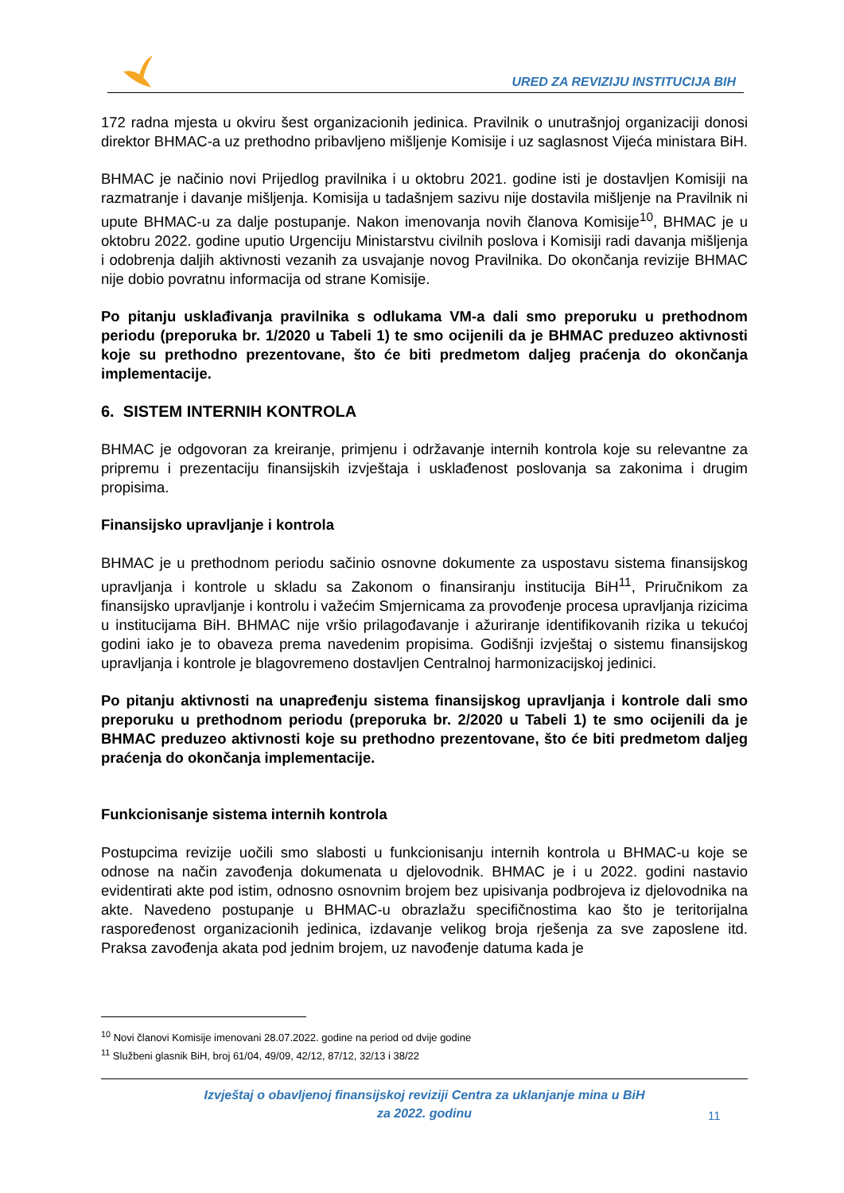URED ZA REVIZIJU INSTITUCIJA BIH
172 radna mjesta u okviru šest organizacionih jedinica. Pravilnik o unutrašnjoj organizaciji donosi direktor BHMAC-a uz prethodno pribavljeno mišljenje Komisije i uz saglasnost Vijeća ministara BiH.
BHMAC je načinio novi Prijedlog pravilnika i u oktobru 2021. godine isti je dostavljen Komisiji na razmatranje i davanje mišljenja. Komisija u tadašnjem sazivu nije dostavila mišljenje na Pravilnik ni upute BHMAC-u za dalje postupanje. Nakon imenovanja novih članova Komisije<sup>10</sup>, BHMAC je u oktobru 2022. godine uputio Urgenciju Ministarstvu civilnih poslova i Komisiji radi davanja mišljenja i odobrenja daljih aktivnosti vezanih za usvajanje novog Pravilnika. Do okončanja revizije BHMAC nije dobio povratnu informacija od strane Komisije.
Po pitanju usklađivanja pravilnika s odlukama VM-a dali smo preporuku u prethodnom periodu (preporuka br. 1/2020 u Tabeli 1) te smo ocijenili da je BHMAC preduzeo aktivnosti koje su prethodno prezentovane, što će biti predmetom daljeg praćenja do okončanja implementacije.
6. SISTEM INTERNIH KONTROLA
BHMAC je odgovoran za kreiranje, primjenu i održavanje internih kontrola koje su relevantne za pripremu i prezentaciju finansijskih izvještaja i usklađenost poslovanja sa zakonima i drugim propisima.
Finansijsko upravljanje i kontrola
BHMAC je u prethodnom periodu sačinio osnovne dokumente za uspostavu sistema finansijskog upravljanja i kontrole u skladu sa Zakonom o finansiranju institucija BiH<sup>11</sup>, Priručnikom za finansijsko upravljanje i kontrolu i važećim Smjernicama za provođenje procesa upravljanja rizicima u institucijama BiH. BHMAC nije vršio prilagođavanje i ažuriranje identifikovanih rizika u tekućoj godini iako je to obaveza prema navedenim propisima. Godišnji izvještaj o sistemu finansijskog upravljanja i kontrole je blagovremeno dostavljen Centralnoj harmonizacijskoj jedinici.
Po pitanju aktivnosti na unapređenju sistema finansijskog upravljanja i kontrole dali smo preporuku u prethodnom periodu (preporuka br. 2/2020 u Tabeli 1) te smo ocijenili da je BHMAC preduzeo aktivnosti koje su prethodno prezentovane, što će biti predmetom daljeg praćenja do okončanja implementacije.
Funkcionisanje sistema internih kontrola
Postupcima revizije uočili smo slabosti u funkcionisanju internih kontrola u BHMAC-u koje se odnose na način zavođenja dokumenata u djelovodnik. BHMAC je i u 2022. godini nastavio evidentirati akte pod istim, odnosno osnovnim brojem bez upisivanja podbrojeva iz djelovodnika na akte. Navedeno postupanje u BHMAC-u obrazlažu specifičnostima kao što je teritorijalna raspoređenost organizacionih jedinica, izdavanje velikog broja rješenja za sve zaposlene itd. Praksa zavođenja akata pod jednim brojem, uz navođenje datuma kada je
<sup>10</sup> Novi članovi Komisije imenovani 28.07.2022. godine na period od dvije godine
<sup>11</sup> Službeni glasnik BiH, broj 61/04, 49/09, 42/12, 87/12, 32/13 i 38/22
Izvještaj o obavljenoj finansijskoj reviziji Centra za uklanjanje mina u BiH
za 2022. godinu
11